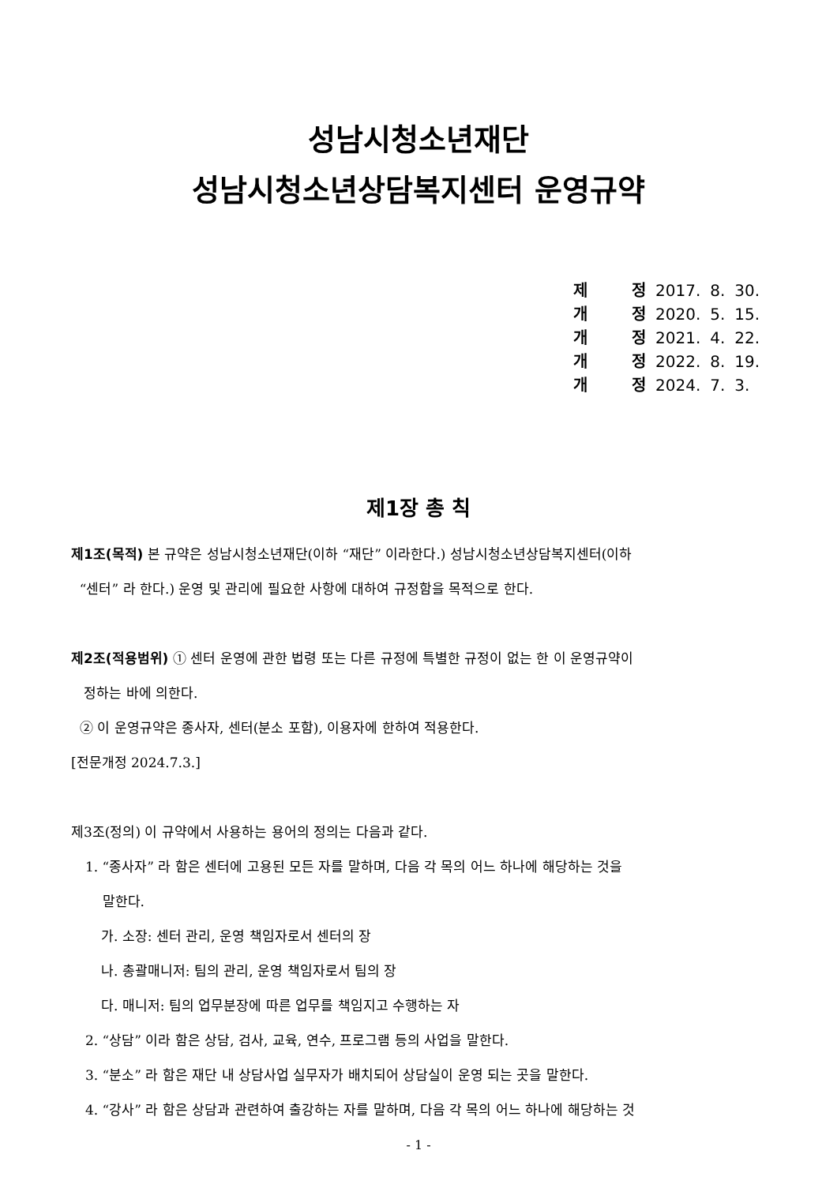성남시청소년재단
성남시청소년상담복지센터 운영규약
| 제 | 정 | 2017. | 8. | 30. |
| 개 | 정 | 2020. | 5. | 15. |
| 개 | 정 | 2021. | 4. | 22. |
| 개 | 정 | 2022. | 8. | 19. |
| 개 | 정 | 2024. | 7. | 3. |
제1장 총 칙
제1조(목적) 본 규약은 성남시청소년재단(이하 “재단” 이라한다.) 성남시청소년상담복지센터(이하
“센터” 라 한다.) 운영 및 관리에 필요한 사항에 대하여 규정함을 목적으로 한다.
제2조(적용범위) ① 센터 운영에 관한 법령 또는 다른 규정에 특별한 규정이 없는 한 이 운영규약이
정하는 바에 의한다.
② 이 운영규약은 종사자, 센터(분소 포함), 이용자에 한하여 적용한다.
[전문개정 2024.7.3.]
제3조(정의) 이 규약에서 사용하는 용어의 정의는 다음과 같다.
1. “종사자” 라 함은 센터에 고용된 모든 자를 말하며, 다음 각 목의 어느 하나에 해당하는 것을
말한다.
가. 소장: 센터 관리, 운영 책임자로서 센터의 장
나. 총괄매니저: 팀의 관리, 운영 책임자로서 팀의 장
다. 매니저: 팀의 업무분장에 따른 업무를 책임지고 수행하는 자
2. “상담” 이라 함은 상담, 검사, 교육, 연수, 프로그램 등의 사업을 말한다.
3. “분소” 라 함은 재단 내 상담사업 실무자가 배치되어 상담실이 운영 되는 곳을 말한다.
4. “강사” 라 함은 상담과 관련하여 출강하는 자를 말하며, 다음 각 목의 어느 하나에 해당하는 것
- 1 -